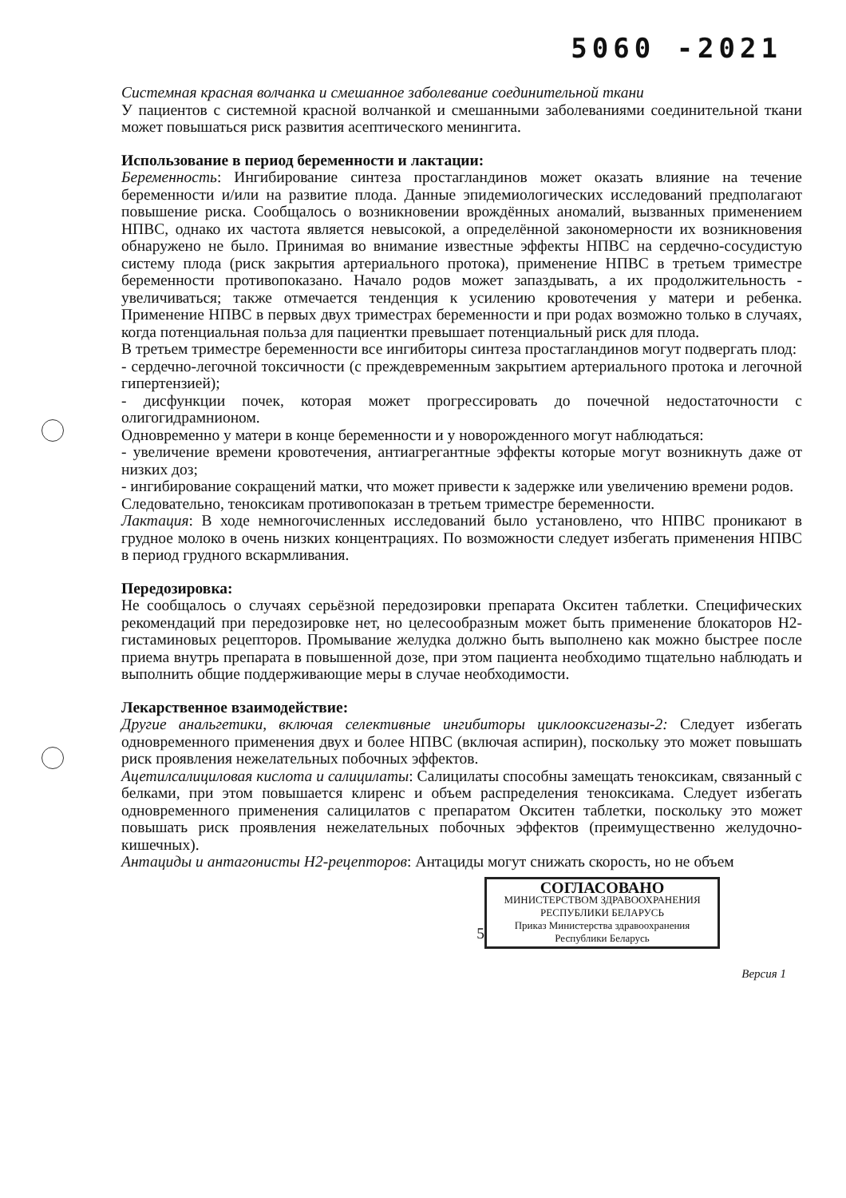5060 -2021
Системная красная волчанка и смешанное заболевание соединительной ткани
У пациентов с системной красной волчанкой и смешанными заболеваниями соединительной ткани может повышаться риск развития асептического менингита.
Использование в период беременности и лактации:
Беременность: Ингибирование синтеза простагландинов может оказать влияние на течение беременности и/или на развитие плода. Данные эпидемиологических исследований предполагают повышение риска. Сообщалось о возникновении врождённых аномалий, вызванных применением НПВС, однако их частота является невысокой, а определённой закономерности их возникновения обнаружено не было. Принимая во внимание известные эффекты НПВС на сердечно-сосудистую систему плода (риск закрытия артериального протока), применение НПВС в третьем триместре беременности противопоказано. Начало родов может запаздывать, а их продолжительность - увеличиваться; также отмечается тенденция к усилению кровотечения у матери и ребенка. Применение НПВС в первых двух триместрах беременности и при родах возможно только в случаях, когда потенциальная польза для пациентки превышает потенциальный риск для плода.
В третьем триместре беременности все ингибиторы синтеза простагландинов могут подвергать плод:
- сердечно-легочной токсичности (с преждевременным закрытием артериального протока и легочной гипертензией);
- дисфункции почек, которая может прогрессировать до почечной недостаточности с олигогидрамнионом.
Одновременно у матери в конце беременности и у новорожденного могут наблюдаться:
- увеличение времени кровотечения, антиагрегантные эффекты которые могут возникнуть даже от низких доз;
- ингибирование сокращений матки, что может привести к задержке или увеличению времени родов.
Следовательно, теноксикам противопоказан в третьем триместре беременности.
Лактация: В ходе немногочисленных исследований было установлено, что НПВС проникают в грудное молоко в очень низких концентрациях. По возможности следует избегать применения НПВС в период грудного вскармливания.
Передозировка:
Не сообщалось о случаях серьёзной передозировки препарата Окситен таблетки. Специфических рекомендаций при передозировке нет, но целесообразным может быть применение блокаторов Н2-гистаминовых рецепторов. Промывание желудка должно быть выполнено как можно быстрее после приема внутрь препарата в повышенной дозе, при этом пациента необходимо тщательно наблюдать и выполнить общие поддерживающие меры в случае необходимости.
Лекарственное взаимодействие:
Другие анальгетики, включая селективные ингибиторы циклооксигеназы-2: Следует избегать одновременного применения двух и более НПВС (включая аспирин), поскольку это может повышать риск проявления нежелательных побочных эффектов.
Ацетилсалициловая кислота и салицилаты: Салицилаты способны замещать теноксикам, связанный с белками, при этом повышается клиренс и объем распределения теноксикама. Следует избегать одновременного применения салицилатов с препаратом Окситен таблетки, поскольку это может повышать риск проявления нежелательных побочных эффектов (преимущественно желудочно-кишечных).
Антациды и антагонисты Н2-рецепторов: Антациды могут снижать скорость, но не объем
СОГЛАСОВАНО
МИНИСТЕРСТВОМ ЗДРАВООХРАНЕНИЯ
РЕСПУБЛИКИ БЕЛАРУСЬ
Приказ Министерства здравоохранения
Республики Беларусь
5
Версия 1